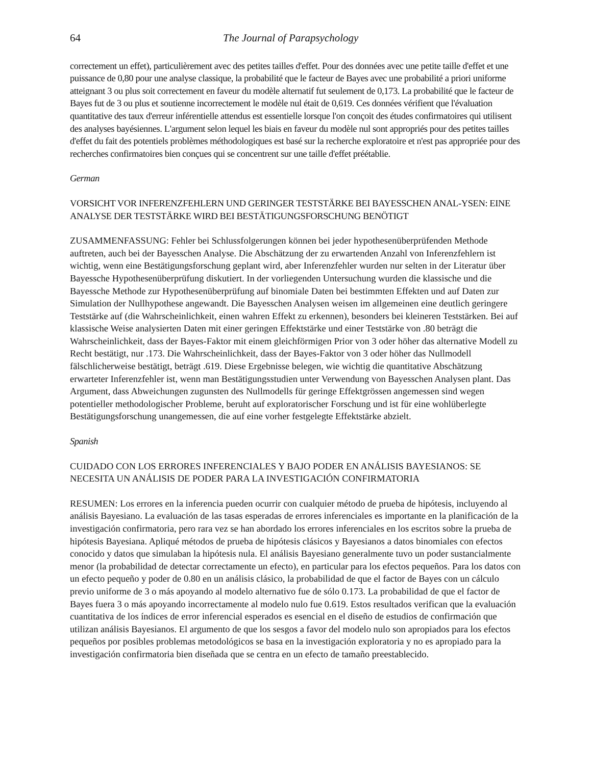64 The Journal of Parapsychology
correctement un effet), particulièrement avec des petites tailles d'effet. Pour des données avec une petite taille d'effet et une puissance de 0,80 pour une analyse classique, la probabilité que le facteur de Bayes avec une probabilité a priori uniforme atteignant 3 ou plus soit correctement en faveur du modèle alternatif fut seulement de 0,173. La probabilité que le facteur de Bayes fut de 3 ou plus et soutienne incorrectement le modèle nul était de 0,619. Ces données vérifient que l'évaluation quantitative des taux d'erreur inférentielle attendus est essentielle lorsque l'on conçoit des études confirmatoires qui utilisent des analyses bayésiennes. L'argument selon lequel les biais en faveur du modèle nul sont appropriés pour des petites tailles d'effet du fait des potentiels problèmes méthodologiques est basé sur la recherche exploratoire et n'est pas appropriée pour des recherches confirmatoires bien conçues qui se concentrent sur une taille d'effet préétablie.
German
VORSICHT VOR INFERENZFEHLERN UND GERINGER TESTSTÄRKE BEI BAYESSCHEN ANAL-YSEN: EINE ANALYSE DER TESTSTÄRKE WIRD BEI BESTÄTIGUNGSFORSCHUNG BENÖTIGT
ZUSAMMENFASSUNG: Fehler bei Schlussfolgerungen können bei jeder hypothesenüberprüfenden Methode auftreten, auch bei der Bayesschen Analyse. Die Abschätzung der zu erwartenden Anzahl von Inferenzfehlern ist wichtig, wenn eine Bestätigungsforschung geplant wird, aber Inferenzfehler wurden nur selten in der Literatur über Bayessche Hypothesenüberprüfung diskutiert. In der vorliegenden Untersuchung wurden die klassische und die Bayessche Methode zur Hypothesenüberprüfung auf binomiale Daten bei bestimmten Effekten und auf Daten zur Simulation der Nullhypothese angewandt. Die Bayesschen Analysen weisen im allgemeinen eine deutlich geringere Teststärke auf (die Wahrscheinlichkeit, einen wahren Effekt zu erkennen), besonders bei kleineren Teststärken. Bei auf klassische Weise analysierten Daten mit einer geringen Effektstärke und einer Teststärke von .80 beträgt die Wahrscheinlichkeit, dass der Bayes-Faktor mit einem gleichförmigen Prior von 3 oder höher das alternative Modell zu Recht bestätigt, nur .173. Die Wahrscheinlichkeit, dass der Bayes-Faktor von 3 oder höher das Nullmodell fälschlicherweise bestätigt, beträgt .619. Diese Ergebnisse belegen, wie wichtig die quantitative Abschätzung erwarteter Inferenzfehler ist, wenn man Bestätigungsstudien unter Verwendung von Bayesschen Analysen plant. Das Argument, dass Abweichungen zugunsten des Nullmodells für geringe Effektgrössen angemessen sind wegen potentieller methodologischer Probleme, beruht auf exploratorischer Forschung und ist für eine wohlüberlegte Bestätigungsforschung unangemessen, die auf eine vorher festgelegte Effektstärke abzielt.
Spanish
CUIDADO CON LOS ERRORES INFERENCIALES Y BAJO PODER EN ANÁLISIS BAYESIANOS: SE NECESITA UN ANÁLISIS DE PODER PARA LA INVESTIGACIÓN CONFIRMATORIA
RESUMEN: Los errores en la inferencia pueden ocurrir con cualquier método de prueba de hipótesis, incluyendo al análisis Bayesiano. La evaluación de las tasas esperadas de errores inferenciales es importante en la planificación de la investigación confirmatoria, pero rara vez se han abordado los errores inferenciales en los escritos sobre la prueba de hipótesis Bayesiana. Apliqué métodos de prueba de hipótesis clásicos y Bayesianos a datos binomiales con efectos conocido y datos que simulaban la hipótesis nula. El análisis Bayesiano generalmente tuvo un poder sustancialmente menor (la probabilidad de detectar correctamente un efecto), en particular para los efectos pequeños. Para los datos con un efecto pequeño y poder de 0.80 en un análisis clásico, la probabilidad de que el factor de Bayes con un cálculo previo uniforme de 3 o más apoyando al modelo alternativo fue de sólo 0.173. La probabilidad de que el factor de Bayes fuera 3 o más apoyando incorrectamente al modelo nulo fue 0.619. Estos resultados verifican que la evaluación cuantitativa de los índices de error inferencial esperados es esencial en el diseño de estudios de confirmación que utilizan análisis Bayesianos. El argumento de que los sesgos a favor del modelo nulo son apropiados para los efectos pequeños por posibles problemas metodológicos se basa en la investigación exploratoria y no es apropiado para la investigación confirmatoria bien diseñada que se centra en un efecto de tamaño preestablecido.